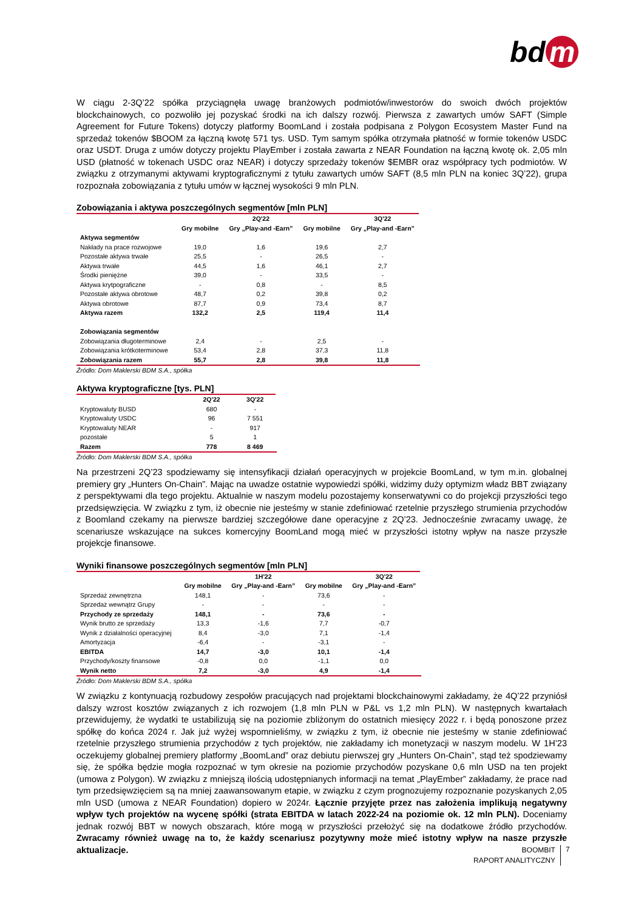bd m
W ciągu 2-3Q’22 spółka przyciągnęła uwagę branżowych podmiotów/inwestorów do swoich dwóch projektów blockchainowych, co pozwoliło jej pozyskać środki na ich dalszy rozwój. Pierwsza z zawartych umów SAFT (Simple Agreement for Future Tokens) dotyczy platformy BoomLand i została podpisana z Polygon Ecosystem Master Fund na sprzedaż tokenów $BOOM za łączną kwotę 571 tys. USD. Tym samym spółka otrzymała płatność w formie tokenów USDC oraz USDT. Druga z umów dotyczy projektu PlayEmber i została zawarta z NEAR Foundation na łączną kwotę ok. 2,05 mln USD (płatność w tokenach USDC oraz NEAR) i dotyczy sprzedaży tokenów $EMBR oraz współpracy tych podmiotów. W związku z otrzymanymi aktywami kryptograficznymi z tytułu zawartych umów SAFT (8,5 mln PLN na koniec 3Q’22), grupa rozpoznała zobowiązania z tytułu umów w łącznej wysokości 9 mln PLN.
Zobowiązania i aktywa poszczególnych segmentów [mln PLN]
| | | 2Q'22 | | 3Q'22 |
| --- | --- | --- | --- | --- |
| | Gry mobilne | Gry „Play-and -Earn” | Gry mobilne | Gry „Play-and -Earn” |
| Aktywa segmentów | | | | |
| Nakłady na prace rozwojowe | 19,0 | 1,6 | 19,6 | 2,7 |
| Pozostałe aktywa trwałe | 25,5 | - | 26,5 | - |
| Aktywa trwałe | 44,5 | 1,6 | 46,1 | 2,7 |
| Środki pieniężne | 39,0 | - | 33,5 | - |
| Aktywa krytpograficzne | - | 0,8 | - | 8,5 |
| Pozostałe aktywa obrotowe | 48,7 | 0,2 | 39,8 | 0,2 |
| Aktywa obrotowe | 87,7 | 0,9 | 73,4 | 8,7 |
| Aktywa razem | 132,2 | 2,5 | 119,4 | 11,4 |
| Zobowiązania segmentów | | | | |
| Zobowiązania długoterminowe | 2,4 | - | 2,5 | - |
| Zobowiązania krótkoterminowe | 53,4 | 2,8 | 37,3 | 11,8 |
| Zobowiązania razem | 55,7 | 2,8 | 39,8 | 11,8 |
Źródło: Dom Maklerski BDM S.A., spółka
Aktywa kryptograficzne [tys. PLN]
| | 2Q'22 | 3Q'22 |
| --- | --- | --- |
| Kryptowaluty BUSD | 680 | - |
| Kryptowaluty USDC | 96 | 7 551 |
| Kryptowaluty NEAR | - | 917 |
| pozostałe | 5 | 1 |
| Razem | 778 | 8 469 |
Źródło: Dom Maklerski BDM S.A., spółka
Na przestrzeni 2Q’23 spodziewamy się intensyfikacji działań operacyjnych w projekcie BoomLand, w tym m.in. globalnej premiery gry „Hunters On-Chain”. Mając na uwadze ostatnie wypowiedzi spółki, widzimy duży optymizm władz BBT związany z perspektywami dla tego projektu. Aktualnie w naszym modelu pozostajemy konserwatywni co do projekcji przyszłości tego przedsięwzięcia. W związku z tym, iż obecnie nie jesteśmy w stanie zdefiniować rzetelnie przyszłego strumienia przychodów z Boomland czekamy na pierwsze bardziej szczegółowe dane operacyjne z 2Q’23. Jednocześnie zwracamy uwagę, że scenariusze wskazujące na sukces komercyjny BoomLand mogą mieć w przyszłości istotny wpływ na nasze przyszłe projekcje finansowe.
Wyniki finansowe poszczególnych segmentów [mln PLN]
| | | 1H'22 | | 3Q'22 |
| --- | --- | --- | --- | --- |
| | Gry mobilne | Gry „Play-and -Earn” | Gry mobilne | Gry „Play-and -Earn” |
| Sprzedaż zewnętrzna | 148,1 | - | 73,6 | - |
| Sprzedaż wewnątrz Grupy | - | - | - | - |
| Przychody ze sprzedaży | 148,1 | - | 73,6 | - |
| Wynik brutto ze sprzedaży | 13,3 | -1,6 | 7,7 | -0,7 |
| Wynik z działalności operacyjnej | 8,4 | -3,0 | 7,1 | -1,4 |
| Amortyzacja | -6,4 | - | -3,1 | - |
| EBITDA | 14,7 | -3,0 | 10,1 | -1,4 |
| Przychody/koszty finansowe | -0,8 | 0,0 | -1,1 | 0,0 |
| Wynik netto | 7,2 | -3,0 | 4,9 | -1,4 |
Źródło: Dom Maklerski BDM S.A., spółka
W związku z kontynuacją rozbudowy zespołów pracujących nad projektami blockchainowymi zakładamy, że 4Q’22 przyniósł dalszy wzrost kosztów związanych z ich rozwojem (1,8 mln PLN w P&L vs 1,2 mln PLN). W następnych kwartałach przewidujemy, że wydatki te ustabilizują się na poziomie zbliżonym do ostatnich miesięcy 2022 r. i będą ponoszone przez spółkę do końca 2024 r. Jak już wyżej wspomnieliśmy, w związku z tym, iż obecnie nie jesteśmy w stanie zdefiniować rzetelnie przyszłego strumienia przychodów z tych projektów, nie zakładamy ich monetyzacji w naszym modelu. W 1H’23 oczekujemy globalnej premiery platformy „BoomLand” oraz debiutu pierwszej gry „Hunters On-Chain”, stąd też spodziewamy się, że spółka będzie mogła rozpoznać w tym okresie na poziomie przychodów pozyskane 0,6 mln USD na ten projekt (umowa z Polygon). W związku z mniejszą ilością udostępnianych informacji na temat „PlayEmber” zakładamy, że prace nad tym przedsięwzięciem są na mniej zaawansowanym etapie, w związku z czym prognozujemy rozpoznanie pozyskanych 2,05 mln USD (umowa z NEAR Foundation) dopiero w 2024r. Łącznie przyjęte przez nas założenia implikują negatywny wpływ tych projektów na wycenę spółki (strata EBITDA w latach 2022-24 na poziomie ok. 12 mln PLN). Doceniamy jednak rozwój BBT w nowych obszarach, które mogą w przyszłości przełożyć się na dodatkowe źródło przychodów. Zwracamy również uwagę na to, że każdy scenariusz pozytywny może mieć istotny wpływ na nasze przyszłe aktualizacje.
BOOMBIT
RAPORT ANALITYCZNY
7